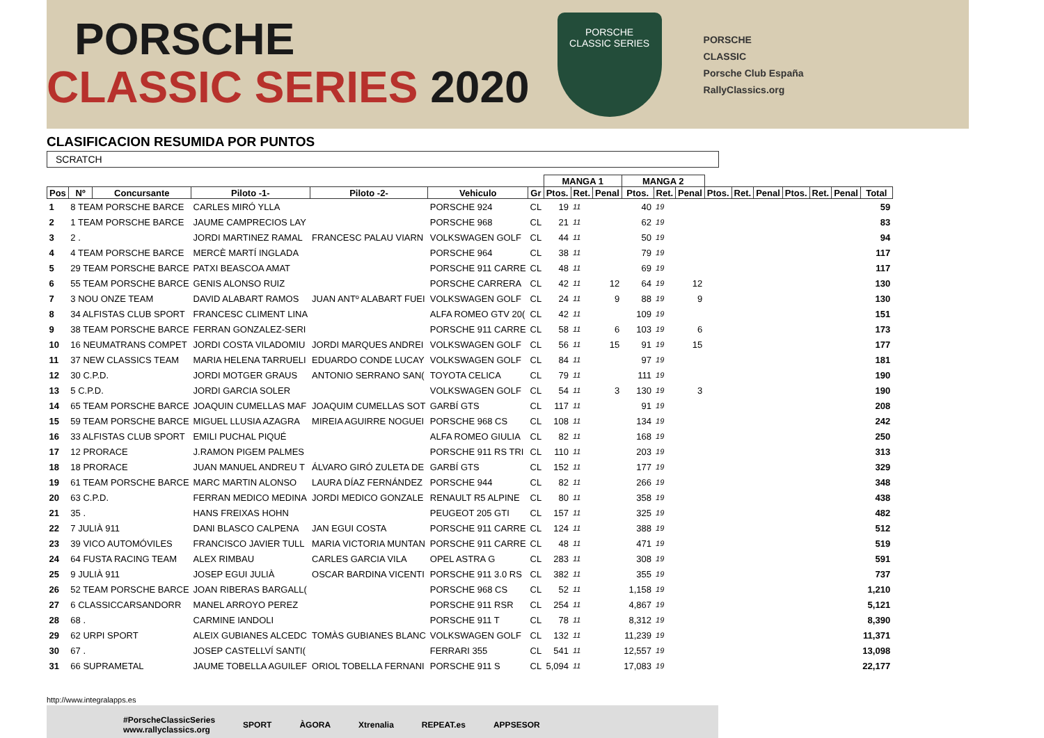PORSCHE
CLASSIC SERIES 2020
PORSCHE
CLASSIC SERIES
PORSCHE
CLASSIC
Porsche Club España
RallyClassics.org
CLASIFICACION RESUMIDA POR PUNTOS
SCRATCH
| | | | | | | | MANGA 1 | | | MANGA 2 | | | | | | | | | |
| --- | --- | --- | --- | --- | --- | --- | --- | --- | --- | --- | --- | --- | --- | --- | --- | --- | --- | --- | --- |
| Pos | Nº | Concursante | Piloto -1- | Piloto -2- | Vehiculo | Gr | Ptos. | Ret. | Penal | Ptos. | Ret. | Penal | Ptos. | Ret. | Penal | Ptos. | Ret. | Penal | Total |
| 1 | 8 TEAM PORSCHE BARCE | | CARLES MIRÓ YLLA | | PORSCHE 924 | CL | 19 | 11 | | 40 | 19 | | | | | | | | 59 |
| 2 | 1 TEAM PORSCHE BARCE | | JAUME CAMPRECIOS LAY | | PORSCHE 968 | CL | 21 | 11 | | 62 | 19 | | | | | | | | 83 |
| 3 | 2 . | | JORDI MARTINEZ RAMAL | FRANCESC PALAU VIARN | VOLKSWAGEN GOLF | CL | 44 | 11 | | 50 | 19 | | | | | | | | 94 |
| 4 | 4 TEAM PORSCHE BARCE | | MERCÈ MARTÍ INGLADA | | PORSCHE 964 | CL | 38 | 11 | | 79 | 19 | | | | | | | | 117 |
| 5 | 29 TEAM PORSCHE BARCE | | PATXI BEASCOA AMAT | | PORSCHE 911 CARRE | CL | 48 | 11 | | 69 | 19 | | | | | | | | 117 |
| 6 | 55 TEAM PORSCHE BARCE | | GENIS ALONSO RUIZ | | PORSCHE CARRERA | CL | 42 | 11 | 12 | 64 | 19 | 12 | | | | | | | 130 |
| 7 | 3 NOU ONZE TEAM | | DAVID ALABART RAMOS | JUAN ANTº ALABART FUEI | VOLKSWAGEN GOLF | CL | 24 | 11 | 9 | 88 | 19 | 9 | | | | | | | 130 |
| 8 | 34 ALFISTAS CLUB SPORT | | FRANCESC CLIMENT LINA | | ALFA ROMEO GTV 20( | CL | 42 | 11 | | 109 | 19 | | | | | | | | 151 |
| 9 | 38 TEAM PORSCHE BARCE | | FERRAN GONZALEZ-SERI | | PORSCHE 911 CARRE | CL | 58 | 11 | 6 | 103 | 19 | 6 | | | | | | | 173 |
| 10 | 16 NEUMATRANS COMPET | | JORDI COSTA VILADOMIU | JORDI MARQUES ANDREI | VOLKSWAGEN GOLF | CL | 56 | 11 | 15 | 91 | 19 | 15 | | | | | | | 177 |
| 11 | 37 NEW CLASSICS TEAM | | MARIA HELENA TARRUELI | EDUARDO CONDE LUCAY | VOLKSWAGEN GOLF | CL | 84 | 11 | | 97 | 19 | | | | | | | | 181 |
| 12 | 30 C.P.D. | | JORDI MOTGER GRAUS | ANTONIO SERRANO SAN( | TOYOTA CELICA | CL | 79 | 11 | | 111 | 19 | | | | | | | | 190 |
| 13 | 5 C.P.D. | | JORDI GARCIA SOLER | | VOLKSWAGEN GOLF | CL | 54 | 11 | 3 | 130 | 19 | 3 | | | | | | | 190 |
| 14 | 65 TEAM PORSCHE BARCE | | JOAQUIN CUMELLAS MAF | JOAQUIM CUMELLAS SOT | GARBÍ GTS | CL | 117 | 11 | | 91 | 19 | | | | | | | | 208 |
| 15 | 59 TEAM PORSCHE BARCE | | MIGUEL LLUSIA AZAGRA | MIREIA AGUIRRE NOGUEI | PORSCHE 968 CS | CL | 108 | 11 | | 134 | 19 | | | | | | | | 242 |
| 16 | 33 ALFISTAS CLUB SPORT | | EMILI PUCHAL PIQUÉ | | ALFA ROMEO GIULIA | CL | 82 | 11 | | 168 | 19 | | | | | | | | 250 |
| 17 | 12 PRORACE | | J.RAMON PIGEM PALMES | | PORSCHE 911 RS TRI | CL | 110 | 11 | | 203 | 19 | | | | | | | | 313 |
| 18 | 18 PRORACE | | JUAN MANUEL ANDREU T | ÁLVARO GIRÓ ZULETA DE | GARBÍ GTS | CL | 152 | 11 | | 177 | 19 | | | | | | | | 329 |
| 19 | 61 TEAM PORSCHE BARCE | | MARC MARTIN ALONSO | LAURA DÍAZ FERNÁNDEZ | PORSCHE 944 | CL | 82 | 11 | | 266 | 19 | | | | | | | | 348 |
| 20 | 63 C.P.D. | | FERRAN MEDICO MEDINA | JORDI MEDICO GONZALE | RENAULT R5 ALPINE | CL | 80 | 11 | | 358 | 19 | | | | | | | | 438 |
| 21 | 35 . | | HANS FREIXAS HOHN | | PEUGEOT 205 GTI | CL | 157 | 11 | | 325 | 19 | | | | | | | | 482 |
| 22 | 7 JULIÀ 911 | | DANI BLASCO CALPENA | JAN EGUI COSTA | PORSCHE 911 CARRE | CL | 124 | 11 | | 388 | 19 | | | | | | | | 512 |
| 23 | 39 VICO AUTOMÓVILES | | FRANCISCO JAVIER TULL | MARIA VICTORIA MUNTAN | PORSCHE 911 CARRE | CL | 48 | 11 | | 471 | 19 | | | | | | | | 519 |
| 24 | 64 FUSTA RACING TEAM | | ALEX RIMBAU | CARLES GARCIA VILA | OPEL ASTRA G | CL | 283 | 11 | | 308 | 19 | | | | | | | | 591 |
| 25 | 9 JULIÀ 911 | | JOSEP EGUI JULIÀ | OSCAR BARDINA VICENTI | PORSCHE 911 3.0 RS | CL | 382 | 11 | | 355 | 19 | | | | | | | | 737 |
| 26 | 52 TEAM PORSCHE BARCE | | JOAN RIBERAS BARGALL( | | PORSCHE 968 CS | CL | 52 | 11 | | 1,158 | 19 | | | | | | | | 1,210 |
| 27 | 6 CLASSICCARSANDORR | | MANEL ARROYO PEREZ | | PORSCHE 911 RSR | CL | 254 | 11 | | 4,867 | 19 | | | | | | | | 5,121 |
| 28 | 68 . | | CARMINE IANDOLI | | PORSCHE 911 T | CL | 78 | 11 | | 8,312 | 19 | | | | | | | | 8,390 |
| 29 | 62 URPI SPORT | | ALEIX GUBIANES ALCEDC | TOMÀS GUBIANES BLANC | VOLKSWAGEN GOLF | CL | 132 | 11 | | 11,239 | 19 | | | | | | | | 11,371 |
| 30 | 67 . | | JOSEP CASTELLVÍ SANTI( | | FERRARI 355 | CL | 541 | 11 | | 12,557 | 19 | | | | | | | | 13,098 |
| 31 | 66 SUPRAMETAL | | JAUME TOBELLA AGUILEF | ORIOL TOBELLA FERNANI | PORSCHE 911 S | CL | 5,094 | 11 | | 17,083 | 19 | | | | | | | | 22,177 |
http://www.integralapps.es
#PorscheClassicSeries
www.rallyclassics.org SPORT ÀGORA Xtrenalia REPEAT.es APPSESOR